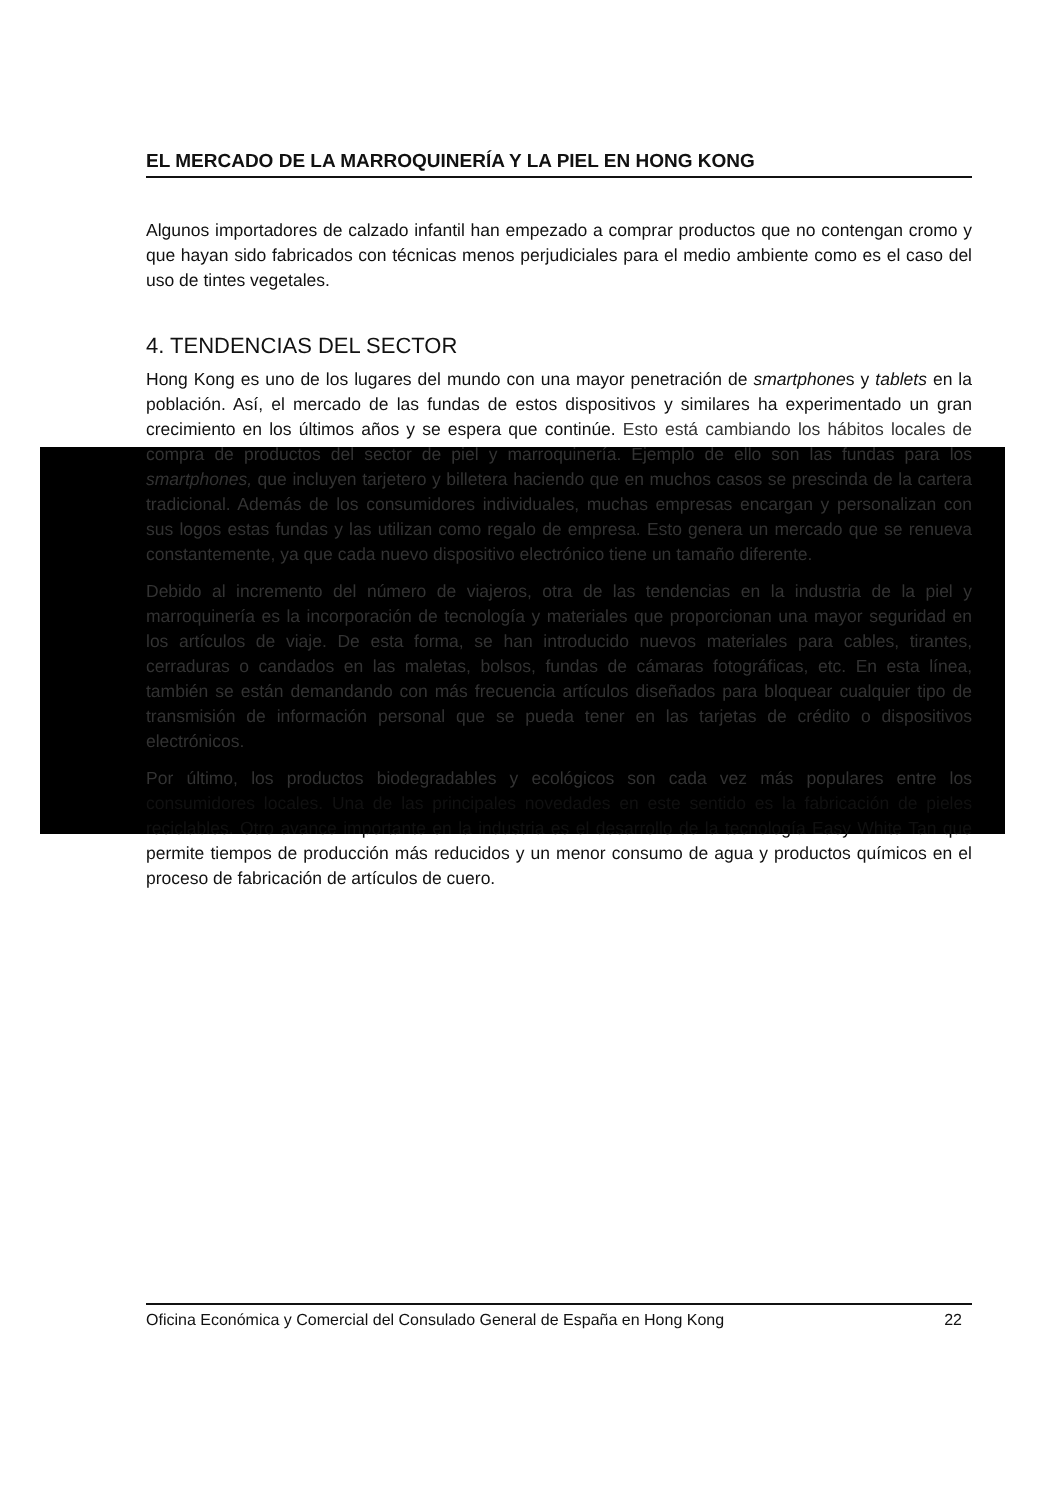EL MERCADO DE LA MARROQUINERÍA Y LA PIEL EN HONG KONG
Algunos importadores de calzado infantil han empezado a comprar productos que no contengan cromo y que hayan sido fabricados con técnicas menos perjudiciales para el medio ambiente como es el caso del uso de tintes vegetales.
4. TENDENCIAS DEL SECTOR
Hong Kong es uno de los lugares del mundo con una mayor penetración de smartphones y tablets en la población. Así, el mercado de las fundas de estos dispositivos y similares ha experimentado un gran crecimiento en los últimos años y se espera que continúe. Esto está cambiando los hábitos locales de compra de productos del sector de piel y marroquinería. Ejemplo de ello son las fundas para los smartphones, que incluyen tarjetero y billetera haciendo que en muchos casos se prescinda de la cartera tradicional. Además de los consumidores individuales, muchas empresas encargan y personalizan con sus logos estas fundas y las utilizan como regalo de empresa. Esto genera un mercado que se renueva constantemente, ya que cada nuevo dispositivo electrónico tiene un tamaño diferente.
Debido al incremento del número de viajeros, otra de las tendencias en la industria de la piel y marroquinería es la incorporación de tecnología y materiales que proporcionan una mayor seguridad en los artículos de viaje. De esta forma, se han introducido nuevos materiales para cables, tirantes, cerraduras o candados en las maletas, bolsos, fundas de cámaras fotográficas, etc. En esta línea, también se están demandando con más frecuencia artículos diseñados para bloquear cualquier tipo de transmisión de información personal que se pueda tener en las tarjetas de crédito o dispositivos electrónicos.
Por último, los productos biodegradables y ecológicos son cada vez más populares entre los consumidores locales. Una de las principales novedades en este sentido es la fabricación de pieles reciclables. Otro avance importante en la industria es el desarrollo de la tecnología Easy White Tan que permite tiempos de producción más reducidos y un menor consumo de agua y productos químicos en el proceso de fabricación de artículos de cuero.
Oficina Económica y Comercial del Consulado General de España en Hong Kong 22